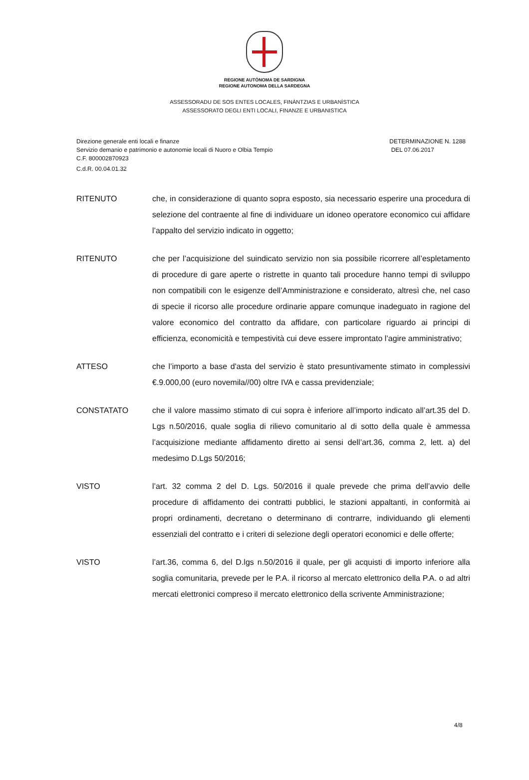REGIONE AUTÒNOMA DE SARDIGNA
REGIONE AUTONOMA DELLA SARDEGNA
ASSESSORADU DE SOS ENTES LOCALES, FINÀNTZIAS E URBANÌSTICA
ASSESSORATO DEGLI ENTI LOCALI, FINANZE E URBANISTICA
Direzione generale enti locali e finanze
Servizio demanio e patrimonio e autonomie locali di Nuoro e Olbia Tempio
C.F. 800002870923
C.d.R. 00.04.01.32
DETERMINAZIONE N. 1288
DEL 07.06.2017
RITENUTO che, in considerazione di quanto sopra esposto, sia necessario esperire una procedura di selezione del contraente al fine di individuare un idoneo operatore economico cui affidare l’appalto del servizio indicato in oggetto;
RITENUTO che per l’acquisizione del suindicato servizio non sia possibile ricorrere all’espletamento di procedure di gare aperte o ristrette in quanto tali procedure hanno tempi di sviluppo non compatibili con le esigenze dell’Amministrazione e considerato, altresì che, nel caso di specie il ricorso alle procedure ordinarie appare comunque inadeguato in ragione del valore economico del contratto da affidare, con particolare riguardo ai principi di efficienza, economicità e tempestività cui deve essere improntato l’agire amministrativo;
ATTESO che l’importo a base d'asta del servizio è stato presuntivamente stimato in complessivi €.9.000,00 (euro novemila//00) oltre IVA e cassa previdenziale;
CONSTATATO che il valore massimo stimato di cui sopra è inferiore all’importo indicato all’art.35 del D. Lgs n.50/2016, quale soglia di rilievo comunitario al di sotto della quale è ammessa l’acquisizione mediante affidamento diretto ai sensi dell’art.36, comma 2, lett. a) del medesimo D.Lgs 50/2016;
VISTO l’art. 32 comma 2 del D. Lgs. 50/2016 il quale prevede che prima dell’avvio delle procedure di affidamento dei contratti pubblici, le stazioni appaltanti, in conformità ai propri ordinamenti, decretano o determinano di contrarre, individuando gli elementi essenziali del contratto e i criteri di selezione degli operatori economici e delle offerte;
VISTO l’art.36, comma 6, del D.lgs n.50/2016 il quale, per gli acquisti di importo inferiore alla soglia comunitaria, prevede per le P.A. il ricorso al mercato elettronico della P.A. o ad altri mercati elettronici compreso il mercato elettronico della scrivente Amministrazione;
4/8